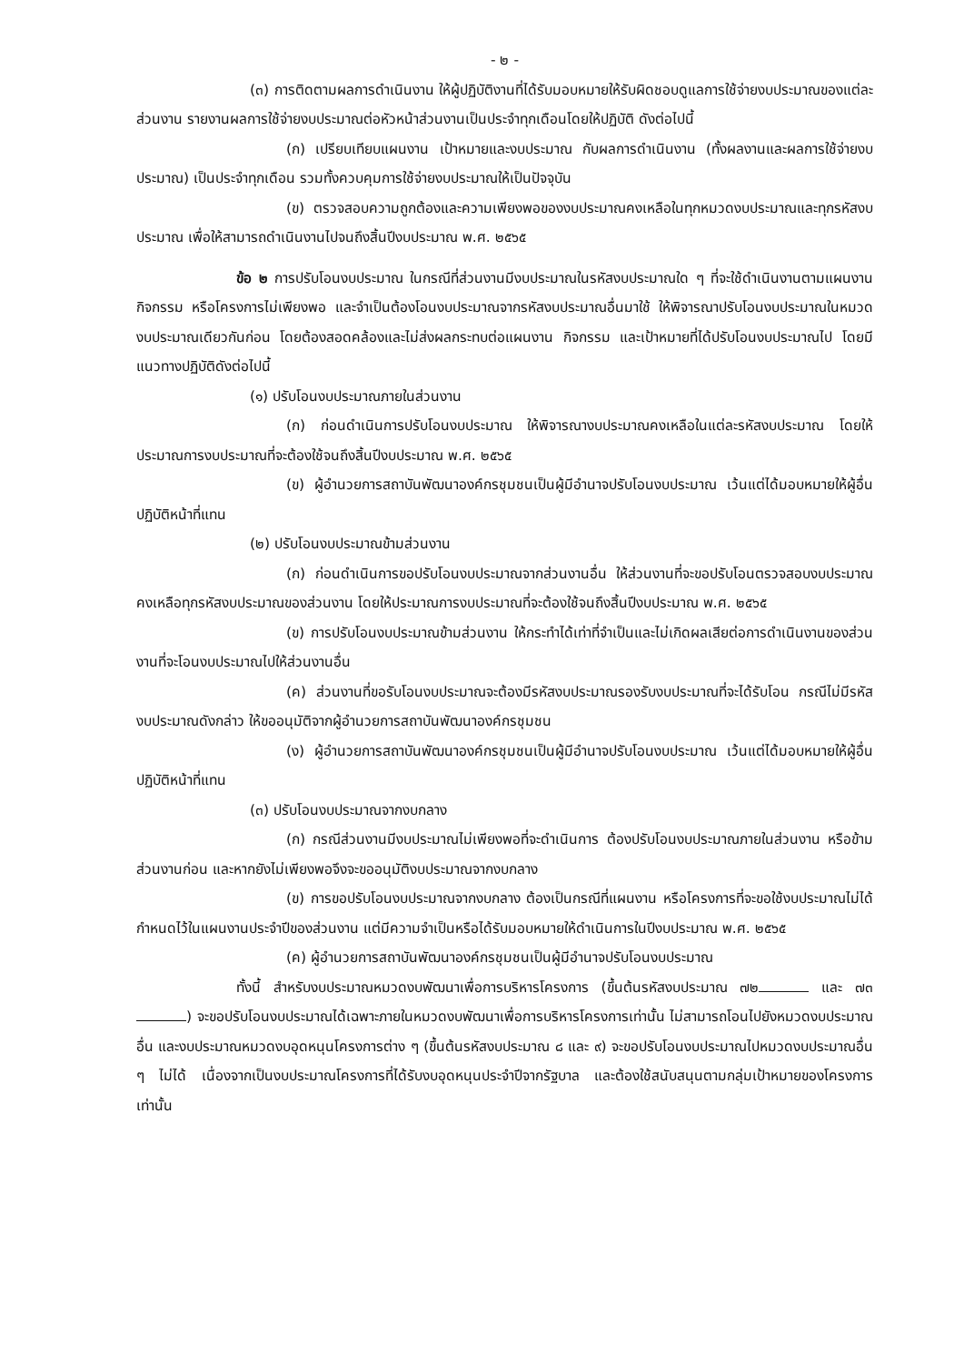- ๒ -
(๓) การติดตามผลการดำเนินงาน ให้ผู้ปฏิบัติงานที่ได้รับมอบหมายให้รับผิดชอบดูแลการใช้จ่ายงบประมาณของแต่ละส่วนงาน รายงานผลการใช้จ่ายงบประมาณต่อหัวหน้าส่วนงานเป็นประจำทุกเดือนโดยให้ปฏิบัติ ดังต่อไปนี้
(ก) เปรียบเทียบแผนงาน เป้าหมายและงบประมาณ กับผลการดำเนินงาน (ทั้งผลงานและผลการใช้จ่ายงบประมาณ) เป็นประจำทุกเดือน รวมทั้งควบคุมการใช้จ่ายงบประมาณให้เป็นปัจจุบัน
(ข) ตรวจสอบความถูกต้องและความเพียงพอของงบประมาณคงเหลือในทุกหมวดงบประมาณและทุกรหัสงบประมาณ เพื่อให้สามารถดำเนินงานไปจนถึงสิ้นปีงบประมาณ พ.ศ. ๒๕๖๕
ข้อ ๒ การปรับโอนงบประมาณ ในกรณีที่ส่วนงานมีงบประมาณในรหัสงบประมาณใด ๆ ที่จะใช้ดำเนินงานตามแผนงาน กิจกรรม หรือโครงการไม่เพียงพอ และจำเป็นต้องโอนงบประมาณจากรหัสงบประมาณอื่นมาใช้ ให้พิจารณาปรับโอนงบประมาณในหมวดงบประมาณเดียวกันก่อน โดยต้องสอดคล้องและไม่ส่งผลกระทบต่อแผนงาน กิจกรรม และเป้าหมายที่ได้ปรับโอนงบประมาณไป โดยมีแนวทางปฏิบัติดังต่อไปนี้
(๑) ปรับโอนงบประมาณภายในส่วนงาน
(ก) ก่อนดำเนินการปรับโอนงบประมาณ ให้พิจารณางบประมาณคงเหลือในแต่ละรหัสงบประมาณ โดยให้ประมาณการงบประมาณที่จะต้องใช้จนถึงสิ้นปีงบประมาณ พ.ศ. ๒๕๖๕
(ข) ผู้อำนวยการสถาบันพัฒนาองค์กรชุมชนเป็นผู้มีอำนาจปรับโอนงบประมาณ เว้นแต่ได้มอบหมายให้ผู้อื่นปฏิบัติหน้าที่แทน
(๒) ปรับโอนงบประมาณข้ามส่วนงาน
(ก) ก่อนดำเนินการขอปรับโอนงบประมาณจากส่วนงานอื่น ให้ส่วนงานที่จะขอปรับโอนตรวจสอบงบประมาณคงเหลือทุกรหัสงบประมาณของส่วนงาน โดยให้ประมาณการงบประมาณที่จะต้องใช้จนถึงสิ้นปีงบประมาณ พ.ศ. ๒๕๖๕
(ข) การปรับโอนงบประมาณข้ามส่วนงาน ให้กระทำได้เท่าที่จำเป็นและไม่เกิดผลเสียต่อการดำเนินงานของส่วนงานที่จะโอนงบประมาณไปให้ส่วนงานอื่น
(ค) ส่วนงานที่ขอรับโอนงบประมาณจะต้องมีรหัสงบประมาณรองรับงบประมาณที่จะได้รับโอน กรณีไม่มีรหัสงบประมาณดังกล่าว ให้ขออนุมัติจากผู้อำนวยการสถาบันพัฒนาองค์กรชุมชน
(ง) ผู้อำนวยการสถาบันพัฒนาองค์กรชุมชนเป็นผู้มีอำนาจปรับโอนงบประมาณ เว้นแต่ได้มอบหมายให้ผู้อื่นปฏิบัติหน้าที่แทน
(๓) ปรับโอนงบประมาณจากงบกลาง
(ก) กรณีส่วนงานมีงบประมาณไม่เพียงพอที่จะดำเนินการ ต้องปรับโอนงบประมาณภายในส่วนงาน หรือข้ามส่วนงานก่อน และหากยังไม่เพียงพอจึงจะขออนุมัติงบประมาณจากงบกลาง
(ข) การขอปรับโอนงบประมาณจากงบกลาง ต้องเป็นกรณีที่แผนงาน หรือโครงการที่จะขอใช้งบประมาณไม่ได้กำหนดไว้ในแผนงานประจำปีของส่วนงาน แต่มีความจำเป็นหรือได้รับมอบหมายให้ดำเนินการในปีงบประมาณ พ.ศ. ๒๕๖๕
(ค) ผู้อำนวยการสถาบันพัฒนาองค์กรชุมชนเป็นผู้มีอำนาจปรับโอนงบประมาณ
ทั้งนี้ สำหรับงบประมาณหมวดงบพัฒนาเพื่อการบริหารโครงการ (ขึ้นต้นรหัสงบประมาณ ๗๒ และ ๗๓ ) จะขอปรับโอนงบประมาณได้เฉพาะภายในหมวดงบพัฒนาเพื่อการบริหารโครงการเท่านั้น ไม่สามารถโอนไปยังหมวดงบประมาณอื่น และงบประมาณหมวดงบอุดหนุนโครงการต่าง ๆ (ขึ้นต้นรหัสงบประมาณ ๘ และ ๙) จะขอปรับโอนงบประมาณไปหมวดงบประมาณอื่น ๆ ไม่ได้ เนื่องจากเป็นงบประมาณโครงการที่ได้รับงบอุดหนุนประจำปีจากรัฐบาล และต้องใช้สนับสนุนตามกลุ่มเป้าหมายของโครงการเท่านั้น